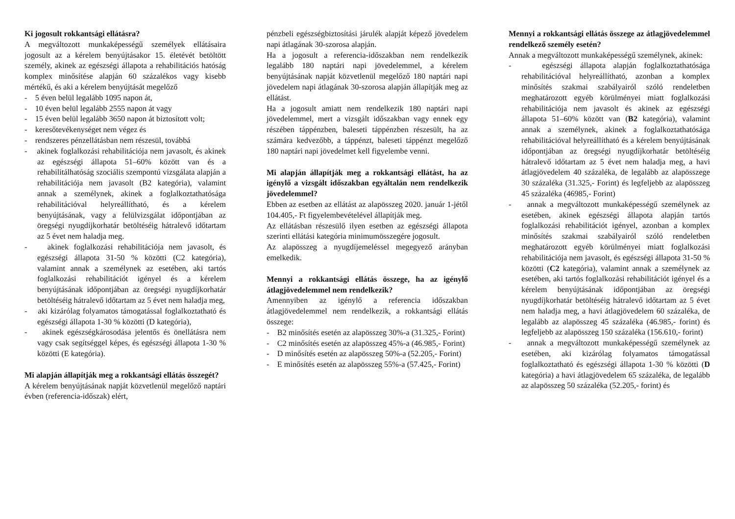Ki jogosult rokkantsági ellátásra?
A megváltozott munkaképességű személyek ellátásaira jogosult az a kérelem benyújtásakor 15. életévét betöltött személy, akinek az egészségi állapota a rehabilitációs hatóság komplex minősítése alapján 60 százalékos vagy kisebb mértékű, és aki a kérelem benyújtását megelőző
- 5 éven belül legalább 1095 napon át,
- 10 éven belül legalább 2555 napon át vagy
- 15 éven belül legalább 3650 napon át biztosított volt;
- keresőtevékenységet nem végez és
- rendszeres pénzellátásban nem részesül, továbbá
- akinek foglalkozási rehabilitációja nem javasolt, és akinek az egészségi állapota 51–60% között van és a rehabilitálhatóság szociális szempontú vizsgálata alapján a rehabilitációja nem javasolt (B2 kategória), valamint annak a személynek, akinek a foglalkoztathatósága rehabilitációval helyreállítható, és a kérelem benyújtásának, vagy a felülvizsgálat időpontjában az öregségi nyugdíjkorhatár betöltéséig hátralevő időtartam az 5 évet nem haladja meg.
- akinek foglalkozási rehabilitációja nem javasolt, és egészségi állapota 31-50 % közötti (C2 kategória), valamint annak a személynek az esetében, aki tartós foglalkozási rehabilitációt igényel és a kérelem benyújtásának időpontjában az öregségi nyugdíjkorhatár betöltéséig hátralevő időtartam az 5 évet nem haladja meg,
- aki kizárólag folyamatos támogatással foglalkoztatható és egészségi állapota 1-30 % közötti (D kategória),
- akinek egészségkárosodása jelentős és önellátásra nem vagy csak segítséggel képes, és egészségi állapota 1-30 % közötti (E kategória).
Mi alapján állapítják meg a rokkantsági ellátás összegét?
A kérelem benyújtásának napját közvetlenül megelőző naptári évben (referencia-időszak) elért,
pénzbeli egészségbiztosítási járulék alapját képező jövedelem napi átlagának 30-szorosa alapján.
Ha a jogosult a referencia-időszakban nem rendelkezik legalább 180 naptári napi jövedelemmel, a kérelem benyújtásának napját közvetlenül megelőző 180 naptári napi jövedelem napi átlagának 30-szorosa alapján állapítják meg az ellátást.
Ha a jogosult amiatt nem rendelkezik 180 naptári napi jövedelemmel, mert a vizsgált időszakban vagy ennek egy részében táppénzben, baleseti táppénzben részesült, ha az számára kedvezőbb, a táppénzt, baleseti táppénzt megelőző 180 naptári napi jövedelmet kell figyelembe venni.
Mi alapján állapítják meg a rokkantsági ellátást, ha az igénylő a vizsgált időszakban egyáltalán nem rendelkezik jövedelemmel?
Ebben az esetben az ellátást az alapösszeg 2020. január 1-jétől 104.405,- Ft figyelembevételével állapítják meg.
Az ellátásban részesülő ilyen esetben az egészségi állapota szerinti ellátási kategória minimumösszegére jogosult.
Az alapösszeg a nyugdíjemeléssel megegyező arányban emelkedik.
Mennyi a rokkantsági ellátás összege, ha az igénylő átlagjövedelemmel nem rendelkezik?
Amennyiben az igénylő a referencia időszakban átlagjövedelemmel nem rendelkezik, a rokkantsági ellátás összege:
- B2 minősítés esetén az alapösszeg 30%-a (31.325,- Forint)
- C2 minősítés esetén az alapösszeg 45%-a (46.985,- Forint)
- D minősítés esetén az alapösszeg 50%-a (52.205,- Forint)
- E minősítés esetén az alapösszeg 55%-a (57.425,- Forint)
Mennyi a rokkantsági ellátás összege az átlagjövedelemmel rendelkező személy esetén?
Annak a megváltozott munkaképességű személynek, akinek:
- egészségi állapota alapján foglalkoztathatósága rehabilitációval helyreállítható, azonban a komplex minősítés szakmai szabályairól szóló rendeletben meghatározott egyéb körülményei miatt foglalkozási rehabilitációja nem javasolt és akinek az egészségi állapota 51–60% között van (B2 kategória), valamint annak a személynek, akinek a foglalkoztathatósága rehabilitációval helyreállítható és a kérelem benyújtásának időpontjában az öregségi nyugdíjkorhatár betöltéséig hátralevő időtartam az 5 évet nem haladja meg, a havi átlagjövedelem 40 százaléka, de legalább az alapösszege 30 százaléka (31.325,- Forint) és legfeljebb az alapösszeg 45 százaléka (46985,- Forint)
- annak a megváltozott munkaképességű személynek az esetében, akinek egészségi állapota alapján tartós foglalkozási rehabilitációt igényel, azonban a komplex minősítés szakmai szabályairól szóló rendeletben meghatározott egyéb körülményei miatt foglalkozási rehabilitációja nem javasolt, és egészségi állapota 31-50 % közötti (C2 kategória), valamint annak a személynek az esetében, aki tartós foglalkozási rehabilitációt igényel és a kérelem benyújtásának időpontjában az öregségi nyugdíjkorhatár betöltéséig hátralevő időtartam az 5 évet nem haladja meg, a havi átlagjövedelem 60 százaléka, de legalább az alapösszeg 45 százaléka (46.985,- forint) és legfeljebb az alapösszeg 150 százaléka (156.610,- forint)
- annak a megváltozott munkaképességű személynek az esetében, aki kizárólag folyamatos támogatással foglalkoztatható és egészségi állapota 1-30 % közötti (D kategória) a havi átlagjövedelem 65 százaléka, de legalább az alapösszeg 50 százaléka (52.205,- forint) és